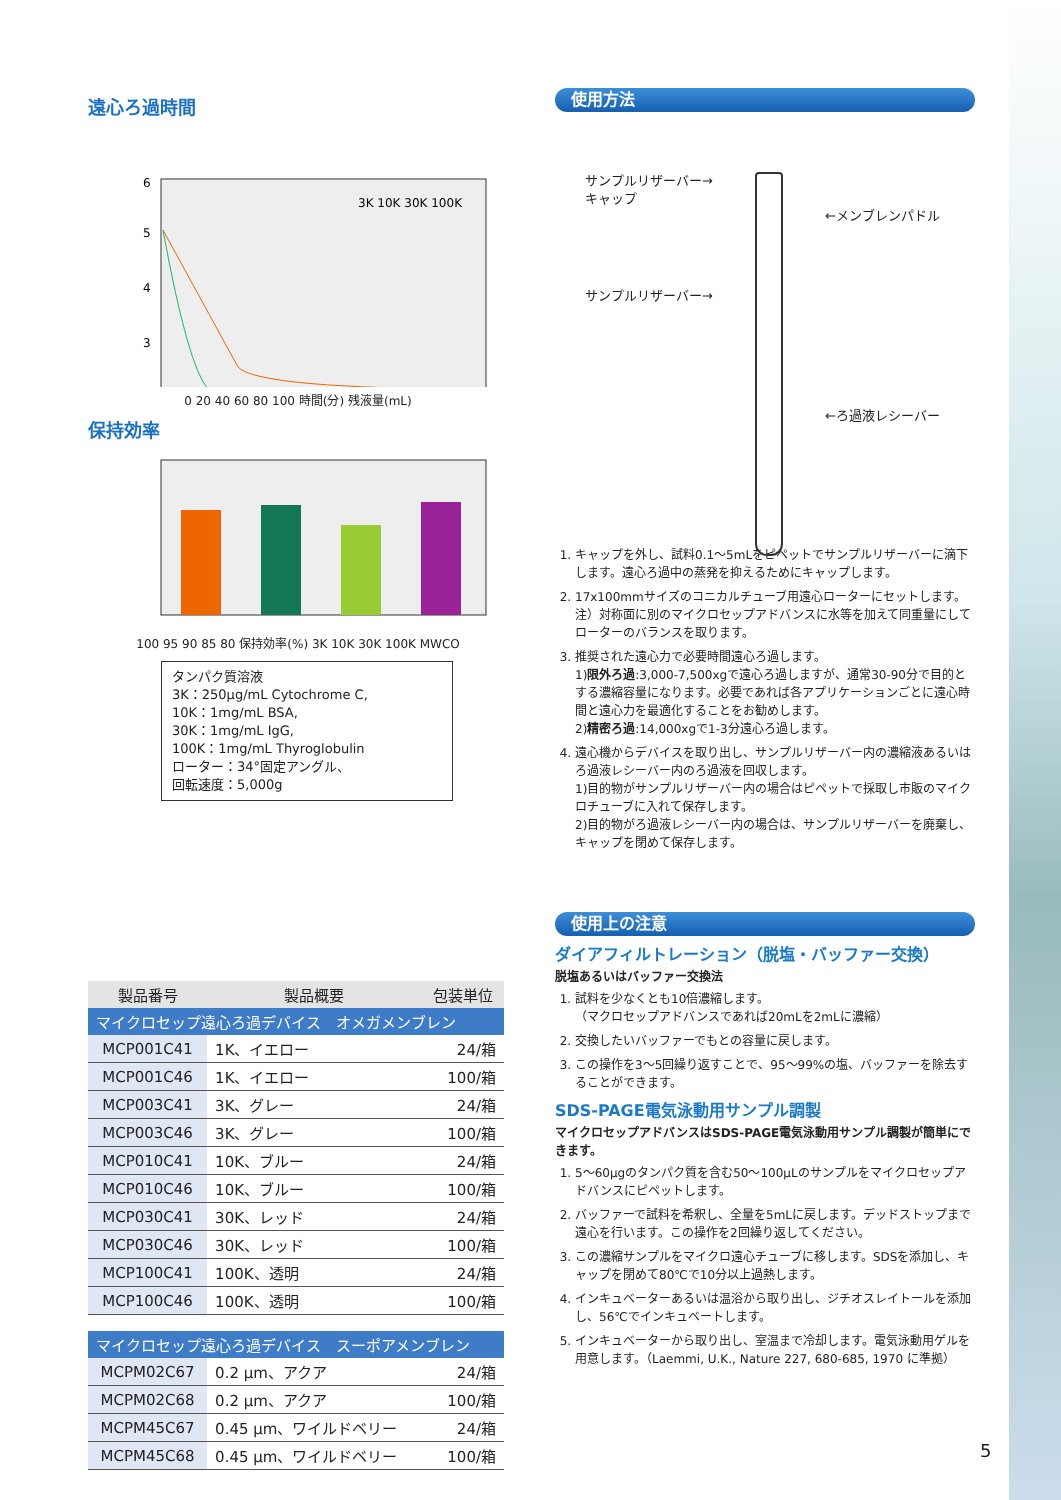遠心ろ過時間
6
5
4
3
3K 10K 30K 100K
0 20 40 60 80 100 時間(分) 残液量(mL)
保持効率
100 95 90 85 80 保持効率(%) 3K 10K 30K 100K MWCO
タンパク質溶液
3K：250µg/mL Cytochrome C,
10K：1mg/mL BSA,
30K：1mg/mL IgG,
100K：1mg/mL Thyroglobulin
ローター：34°固定アングル、
回転速度：5,000g
| 製品番号 | 製品概要 | 包装単位 |
| --- | --- | --- |
| マイクロセップ遠心ろ過デバイス オメガメンブレン | | |
| MCP001C41 | 1K、イエロー | 24/箱 |
| MCP001C46 | 1K、イエロー | 100/箱 |
| MCP003C41 | 3K、グレー | 24/箱 |
| MCP003C46 | 3K、グレー | 100/箱 |
| MCP010C41 | 10K、ブルー | 24/箱 |
| MCP010C46 | 10K、ブルー | 100/箱 |
| MCP030C41 | 30K、レッド | 24/箱 |
| MCP030C46 | 30K、レッド | 100/箱 |
| MCP100C41 | 100K、透明 | 24/箱 |
| MCP100C46 | 100K、透明 | 100/箱 |
| マイクロセップ遠心ろ過デバイス スーポアメンブレン | | |
| MCPM02C67 | 0.2 µm、アクア | 24/箱 |
| MCPM02C68 | 0.2 µm、アクア | 100/箱 |
| MCPM45C67 | 0.45 µm、ワイルドベリー | 24/箱 |
| MCPM45C68 | 0.45 µm、ワイルドベリー | 100/箱 |
使用方法
サンプルリザーバー→
キャップ
←メンブレンパドル
サンプルリザーバー→
←ろ過液レシーバー
1. キャップを外し、試料0.1～5mLをピペットでサンプルリザーバーに滴下します。遠心ろ過中の蒸発を抑えるためにキャップします。
2. 17x100mmサイズのコニカルチューブ用遠心ローターにセットします。注）対称面に別のマイクロセップアドバンスに水等を加えて同重量にしてローターのバランスを取ります。
3. 推奨された遠心力で必要時間遠心ろ過します。
1)限外ろ過:3,000-7,500xgで遠心ろ過しますが、通常30-90分で目的とする濃縮容量になります。必要であれば各アプリケーションごとに遠心時間と遠心力を最適化することをお勧めします。
2)精密ろ過:14,000xgで1-3分遠心ろ過します。
4. 遠心機からデバイスを取り出し、サンプルリザーバー内の濃縮液あるいはろ過液レシーバー内のろ過液を回収します。
1)目的物がサンプルリザーバー内の場合はピペットで採取し市販のマイクロチューブに入れて保存します。
2)目的物がろ過液レシーバー内の場合は、サンプルリザーバーを廃棄し、キャップを閉めて保存します。
使用上の注意
ダイアフィルトレーション（脱塩・バッファー交換）
脱塩あるいはバッファー交換法
1. 試料を少なくとも10倍濃縮します。
（マクロセップアドバンスであれば20mLを2mLに濃縮）
2. 交換したいバッファーでもとの容量に戻します。
3. この操作を3～5回繰り返すことで、95～99%の塩、バッファーを除去することができます。
SDS-PAGE電気泳動用サンプル調製
マイクロセップアドバンスはSDS-PAGE電気泳動用サンプル調製が簡単にできます。
1. 5～60µgのタンパク質を含む50～100µLのサンプルをマイクロセップアドバンスにピペットします。
2. バッファーで試料を希釈し、全量を5mLに戻します。デッドストップまで遠心を行います。この操作を2回繰り返してください。
3. この濃縮サンプルをマイクロ遠心チューブに移します。SDSを添加し、キャップを閉めて80℃で10分以上過熱します。
4. インキュベーターあるいは温浴から取り出し、ジチオスレイトールを添加し、56℃でインキュベートします。
5. インキュベーターから取り出し、室温まで冷却します。電気泳動用ゲルを用意します。（Laemmi, U.K., Nature 227, 680-685, 1970 に準拠）
5